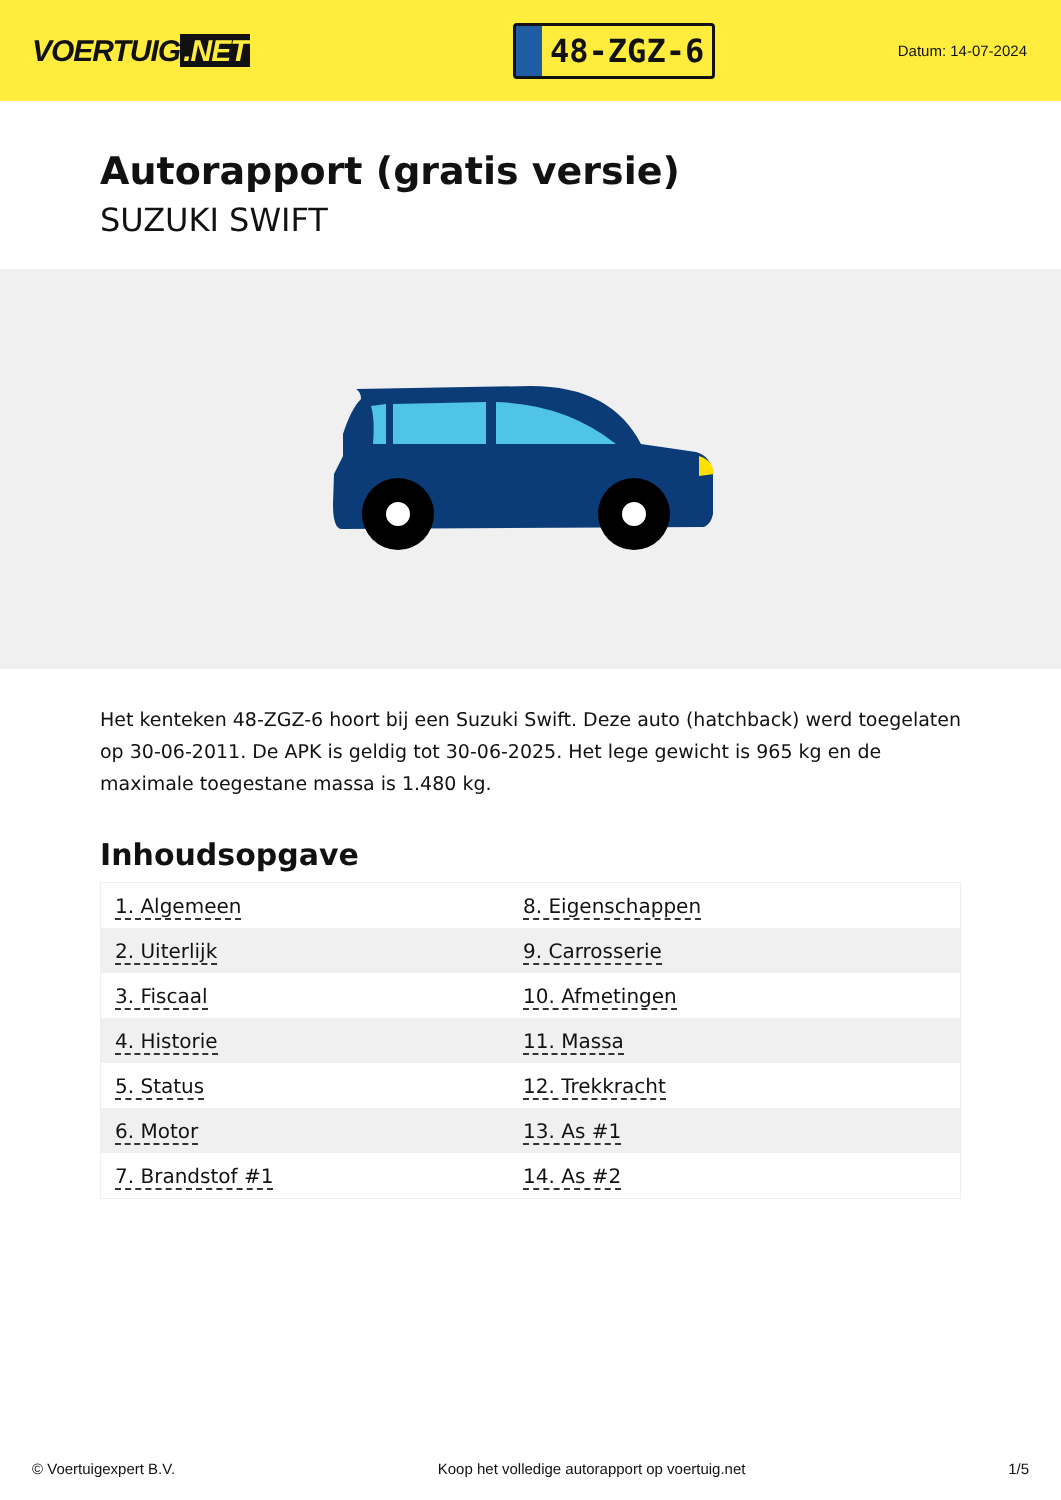VOERTUIG.NET
48-ZGZ-6
Datum: 14-07-2024
Autorapport (gratis versie)
SUZUKI SWIFT
Het kenteken 48-ZGZ-6 hoort bij een Suzuki Swift. Deze auto (hatchback) werd toegelaten op 30-06-2011. De APK is geldig tot 30-06-2025. Het lege gewicht is 965 kg en de maximale toegestane massa is 1.480 kg.
Inhoudsopgave
| 1. Algemeen | 8. Eigenschappen |
| 2. Uiterlijk | 9. Carrosserie |
| 3. Fiscaal | 10. Afmetingen |
| 4. Historie | 11. Massa |
| 5. Status | 12. Trekkracht |
| 6. Motor | 13. As #1 |
| 7. Brandstof #1 | 14. As #2 |
© Voertuigexpert B.V. Koop het volledige autorapport op voertuig.net
1/5